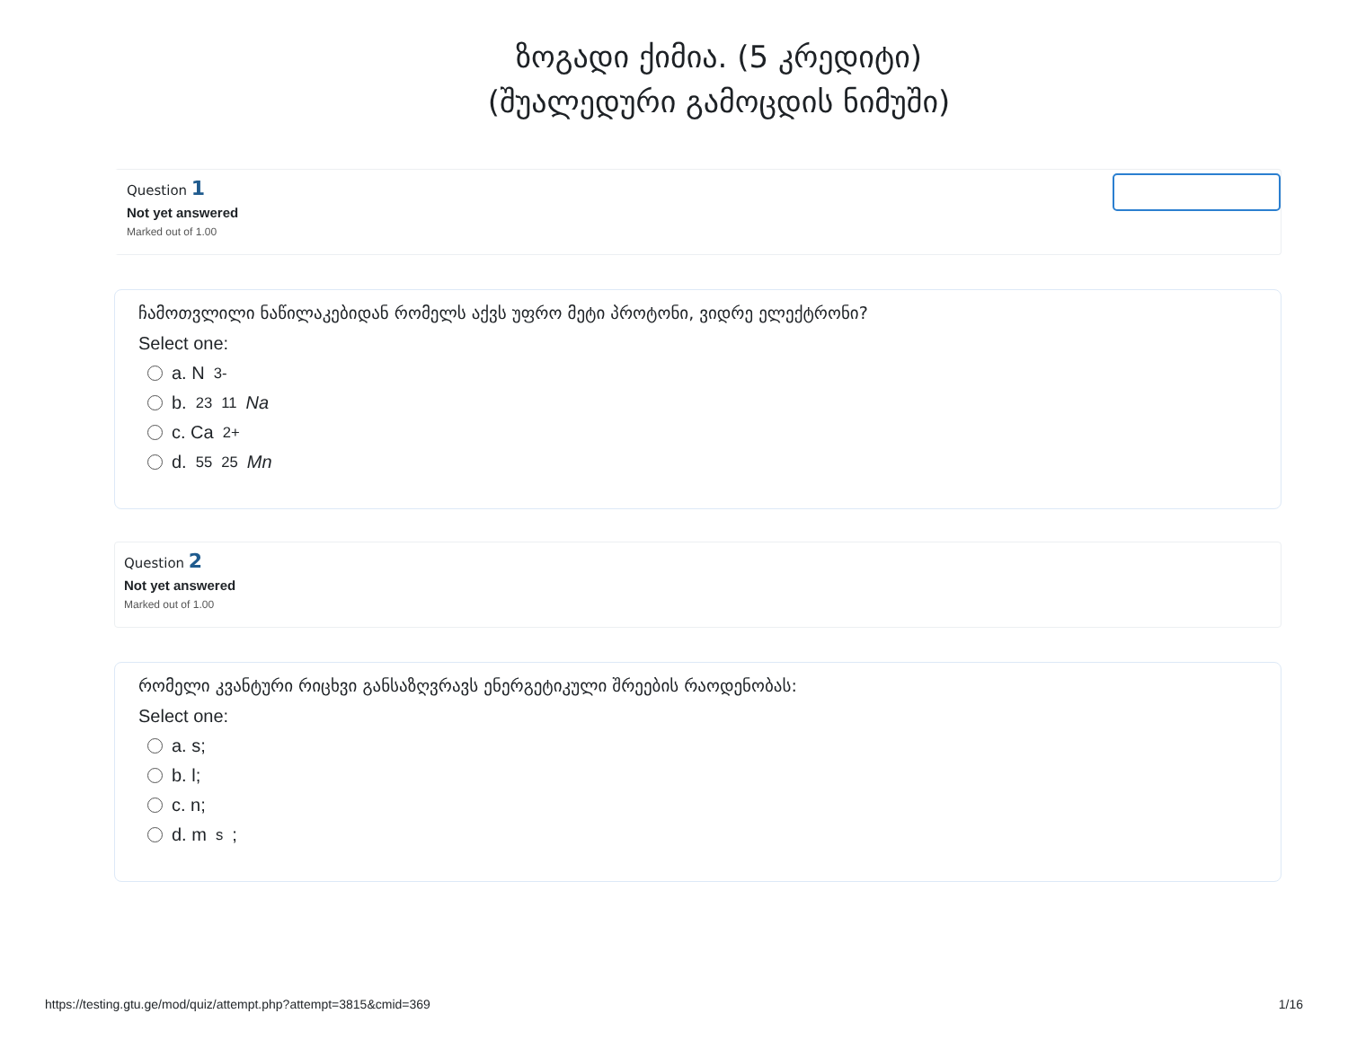ზოგადი ქიმია. (5 კრედიტი)
(შუალედური გამოცდის ნიმუში)
Question 1
Not yet answered
Marked out of 1.00
ჩამოთვლილი ნაწილაკებიდან რომელს აქვს უფრო მეტი პროტონი, ვიდრე ელექტრონი?
Select one:
a. N<sup>3-</sup>
b. <sup>23</sup><sub>11</sub> Na
c. Ca<sup>2+</sup>
d. <sup>55</sup><sub>25</sub> Mn
Question 2
Not yet answered
Marked out of 1.00
რომელი კვანტური რიცხვი განსაზღვრავს ენერგეტიკული შრეების რაოდენობას:
Select one:
a. s;
b. l;
c. n;
d. m<sub>s</sub>;
https://testing.gtu.ge/mod/quiz/attempt.php?attempt=3815&cmid=369 1/16